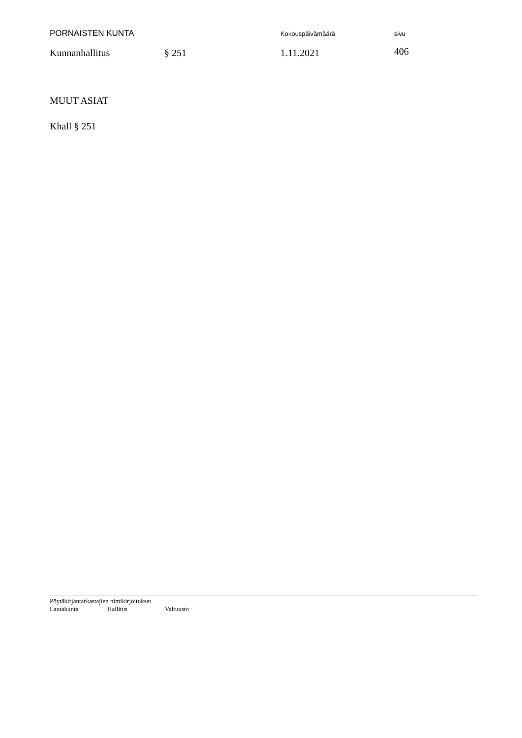PORNAISTEN KUNTA
Kokouspäivämäärä sivu
Kunnanhallitus § 251 1.11.2021
406
MUUT ASIAT
Khall § 251
Pöytäkirjantarkastajien nimikirjoitukset
Lautakunta Hallitus Valtuusto